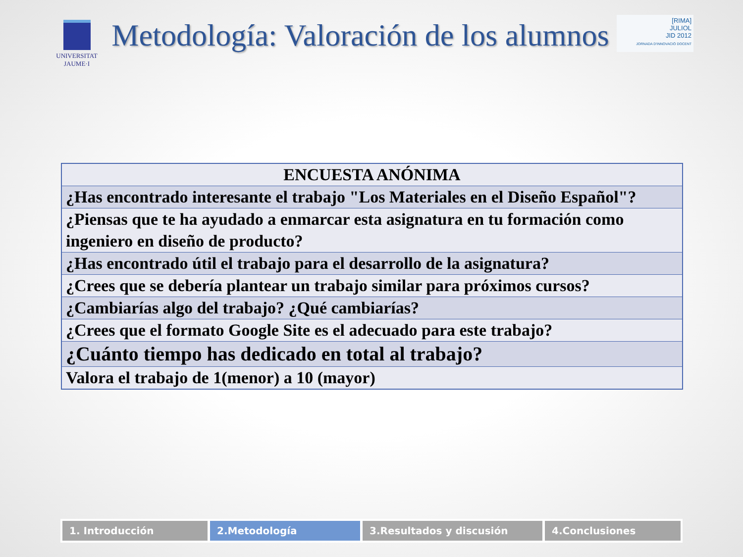UNIVERSITAT
JAUME·I
Metodología: Valoración de los alumnos
[RIMA]
JULIOL
JID 2012
JORNADA D'INNOVACIÓ DOCENT
| ENCUESTA ANÓNIMA |
| --- |
| ¿Has encontrado interesante el trabajo "Los Materiales en el Diseño Español"? |
| ¿Piensas que te ha ayudado a enmarcar esta asignatura en tu formación como ingeniero en diseño de producto? |
| ¿Has encontrado útil el trabajo para el desarrollo de la asignatura? |
| ¿Crees que se debería plantear un trabajo similar para próximos cursos? |
| ¿Cambiarías algo del trabajo? ¿Qué cambiarías? |
| ¿Crees que el formato Google Site es el adecuado para este trabajo? |
| ¿Cuánto tiempo has dedicado en total al trabajo? |
| Valora el trabajo de 1(menor) a 10 (mayor) |
1. Introducción 2.Metodología 3.Resultados y discusión 4.Conclusiones